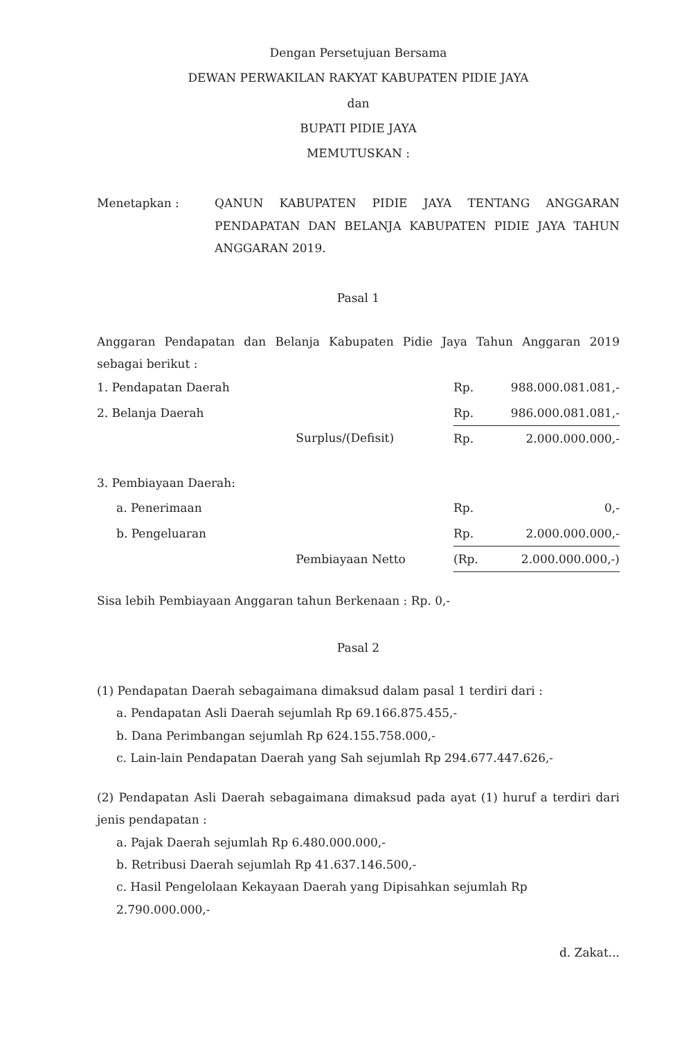Dengan Persetujuan Bersama
DEWAN PERWAKILAN RAKYAT KABUPATEN PIDIE JAYA
dan
BUPATI PIDIE JAYA
MEMUTUSKAN :
Menetapkan : QANUN KABUPATEN PIDIE JAYA TENTANG ANGGARAN PENDAPATAN DAN BELANJA KABUPATEN PIDIE JAYA TAHUN ANGGARAN 2019.
Pasal 1
Anggaran Pendapatan dan Belanja Kabupaten Pidie Jaya Tahun Anggaran 2019 sebagai berikut :
| 1. Pendapatan Daerah | | Rp. | 988.000.081.081,- |
| 2. Belanja Daerah | | Rp. | 986.000.081.081,- |
| | Surplus/(Defisit) | Rp. | 2.000.000.000,- |
| 3. Pembiayaan Daerah: | | | |
| a. Penerimaan | | Rp. | 0,- |
| b. Pengeluaran | | Rp. | 2.000.000.000,- |
| | Pembiayaan Netto | (Rp. | 2.000.000.000,-) |
Sisa lebih Pembiayaan Anggaran tahun Berkenaan : Rp. 0,-
Pasal 2
(1) Pendapatan Daerah sebagaimana dimaksud dalam pasal 1 terdiri dari :
a. Pendapatan Asli Daerah sejumlah Rp 69.166.875.455,-
b. Dana Perimbangan sejumlah Rp 624.155.758.000,-
c. Lain-lain Pendapatan Daerah yang Sah sejumlah Rp 294.677.447.626,-
(2) Pendapatan Asli Daerah sebagaimana dimaksud pada ayat (1) huruf a terdiri dari jenis pendapatan :
a. Pajak Daerah sejumlah Rp 6.480.000.000,-
b. Retribusi Daerah sejumlah Rp 41.637.146.500,-
c. Hasil Pengelolaan Kekayaan Daerah yang Dipisahkan sejumlah Rp 2.790.000.000,-
d. Zakat...